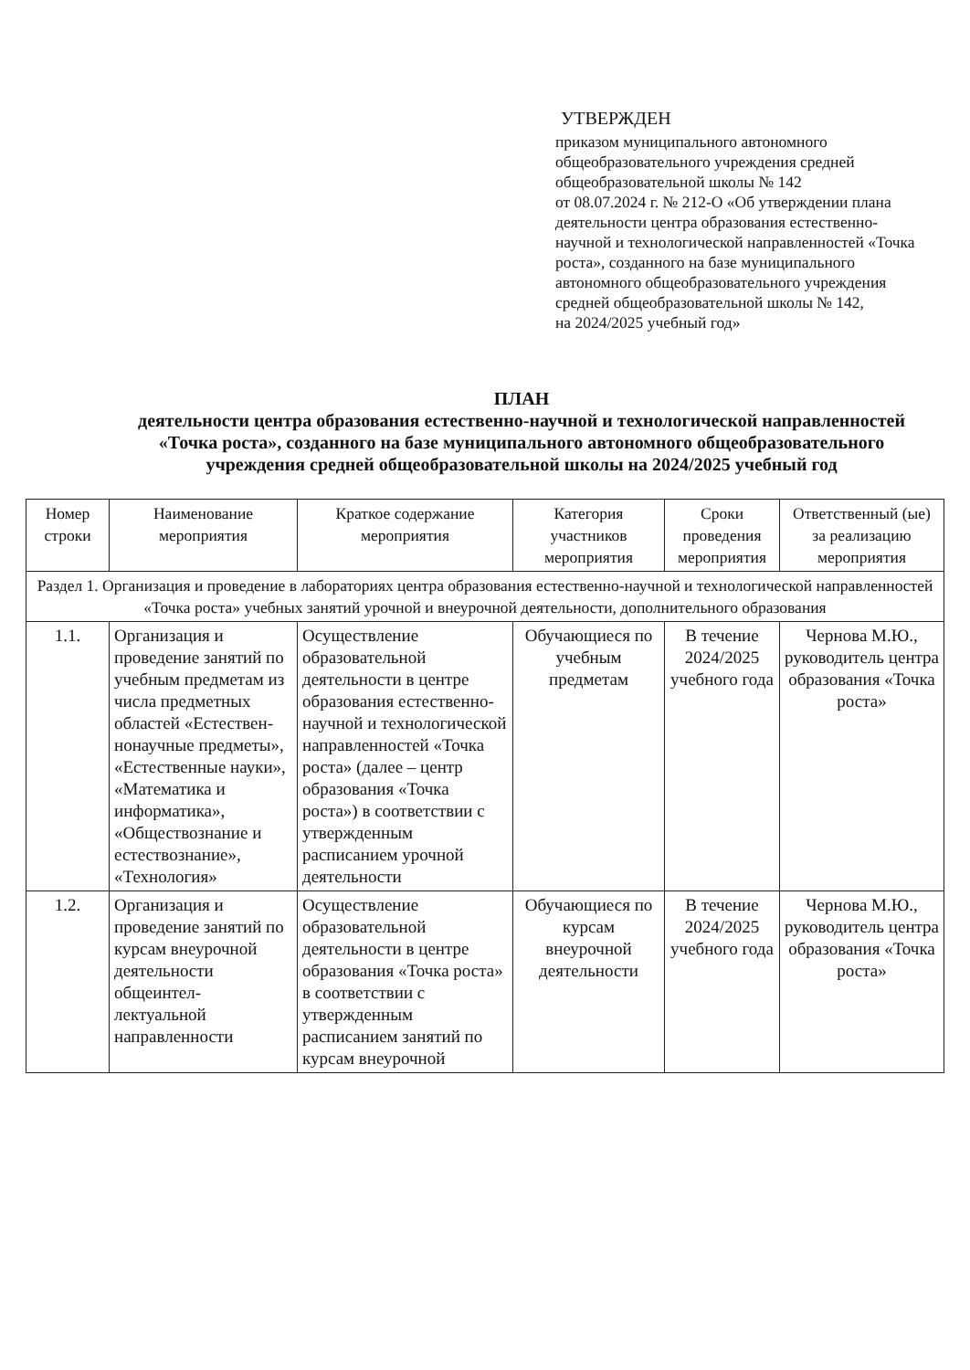УТВЕРЖДЕН
приказом муниципального автономного общеобразовательного учреждения средней общеобразовательной школы № 142
от 08.07.2024 г. № 212-О «Об утверждении плана деятельности центра образования естественно-научной и технологической направленностей «Точка роста», созданного на базе муниципального автономного общеобразовательного учреждения средней общеобразовательной школы № 142,
на 2024/2025 учебный год»
ПЛАН
деятельности центра образования естественно-научной и технологической направленностей «Точка роста», созданного на базе муниципального автономного общеобразовательного учреждения средней общеобразовательной школы на 2024/2025 учебный год
| Номер строки | Наименование мероприятия | Краткое содержание мероприятия | Категория участников мероприятия | Сроки проведения мероприятия | Ответственный (ые) за реализацию мероприятия |
| --- | --- | --- | --- | --- | --- |
| Раздел 1. Организация и проведение в лабораториях центра образования естественно-научной и технологической направленностей «Точка роста» учебных занятий урочной и внеурочной деятельности, дополнительного образования | | | | | |
| 1.1. | Организация и проведение занятий по учебным предметам из числа предметных областей «Естествен-нонаучные предметы», «Естественные науки», «Математика и информатика», «Обществознание и естествознание», «Технология» | Осуществление образовательной деятельности в центре образования естественно-научной и технологической направленностей «Точка роста» (далее – центр образования «Точка роста») в соответствии с утвержденным расписанием урочной деятельности | Обучающиеся по учебным предметам | В течение 2024/2025 учебного года | Чернова М.Ю., руководитель центра образования «Точка роста» |
| 1.2. | Организация и проведение занятий по курсам внеурочной деятельности общеинтел-лектуальной направленности | Осуществление образовательной деятельности в центре образования «Точка роста» в соответствии с утвержденным расписанием занятий по курсам внеурочной | Обучающиеся по курсам внеурочной деятельности | В течение 2024/2025 учебного года | Чернова М.Ю., руководитель центра образования «Точка роста» |